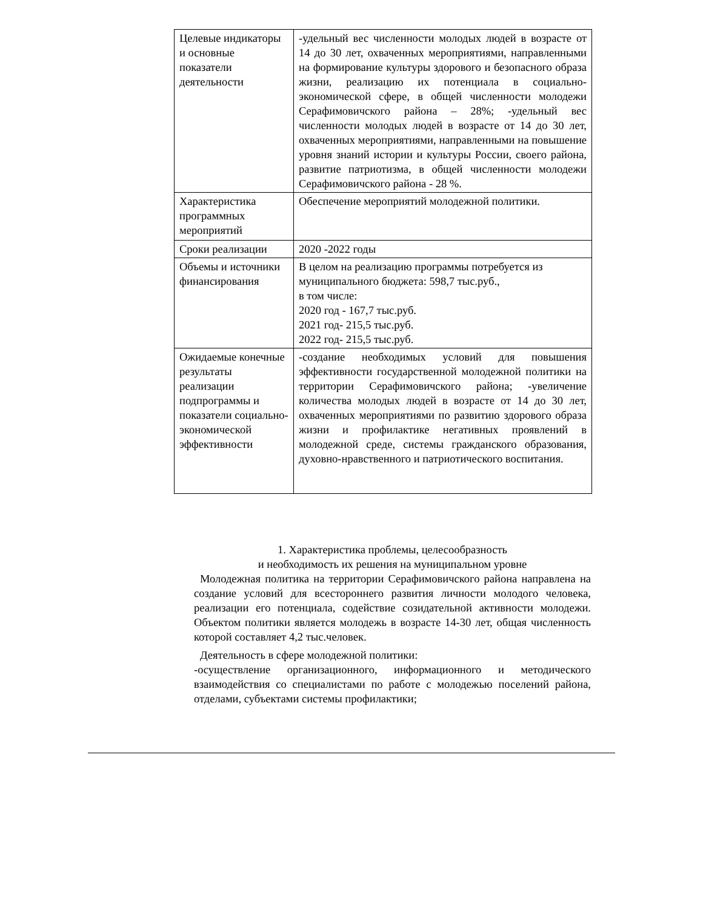| Целевые индикаторы и основные показатели деятельности | -удельный вес численности молодых людей в возрасте от 14 до 30 лет, охваченных мероприятиями, направленными на формирование культуры здорового и безопасного образа жизни, реализацию их потенциала в социально-экономической сфере, в общей численности молодежи Серафимовичского района – 28%; -удельный вес численности молодых людей в возрасте от 14 до 30 лет, охваченных мероприятиями, направленными на повышение уровня знаний истории и культуры России, своего района, развитие патриотизма, в общей численности молодежи Серафимовичского района - 28 %. |
| Характеристика программных мероприятий | Обеспечение мероприятий молодежной политики. |
| Сроки реализации | 2020 -2022 годы |
| Объемы и источники финансирования | В целом на реализацию программы потребуется из муниципального бюджета: 598,7 тыс.руб., в том числе: 2020 год - 167,7 тыс.руб. 2021 год- 215,5 тыс.руб. 2022 год- 215,5 тыс.руб. |
| Ожидаемые конечные результаты реализации подпрограммы и показатели социально-экономической эффективности | -создание необходимых условий для повышения эффективности государственной молодежной политики на территории Серафимовичского района; -увеличение количества молодых людей в возрасте от 14 до 30 лет, охваченных мероприятиями по развитию здорового образа жизни и профилактике негативных проявлений в молодежной среде, системы гражданского образования, духовно-нравственного и патриотического воспитания. |
1. Характеристика проблемы, целесообразность
и необходимость их решения на муниципальном уровне
Молодежная политика на территории Серафимовичского района направлена на создание условий для всестороннего развития личности молодого человека, реализации его потенциала, содействие созидательной активности молодежи. Объектом политики является молодежь в возрасте 14-30 лет, общая численность которой составляет 4,2 тыс.человек.
Деятельность в сфере молодежной политики:
-осуществление организационного, информационного и методического взаимодействия со специалистами по работе с молодежью поселений района, отделами, субъектами системы профилактики;